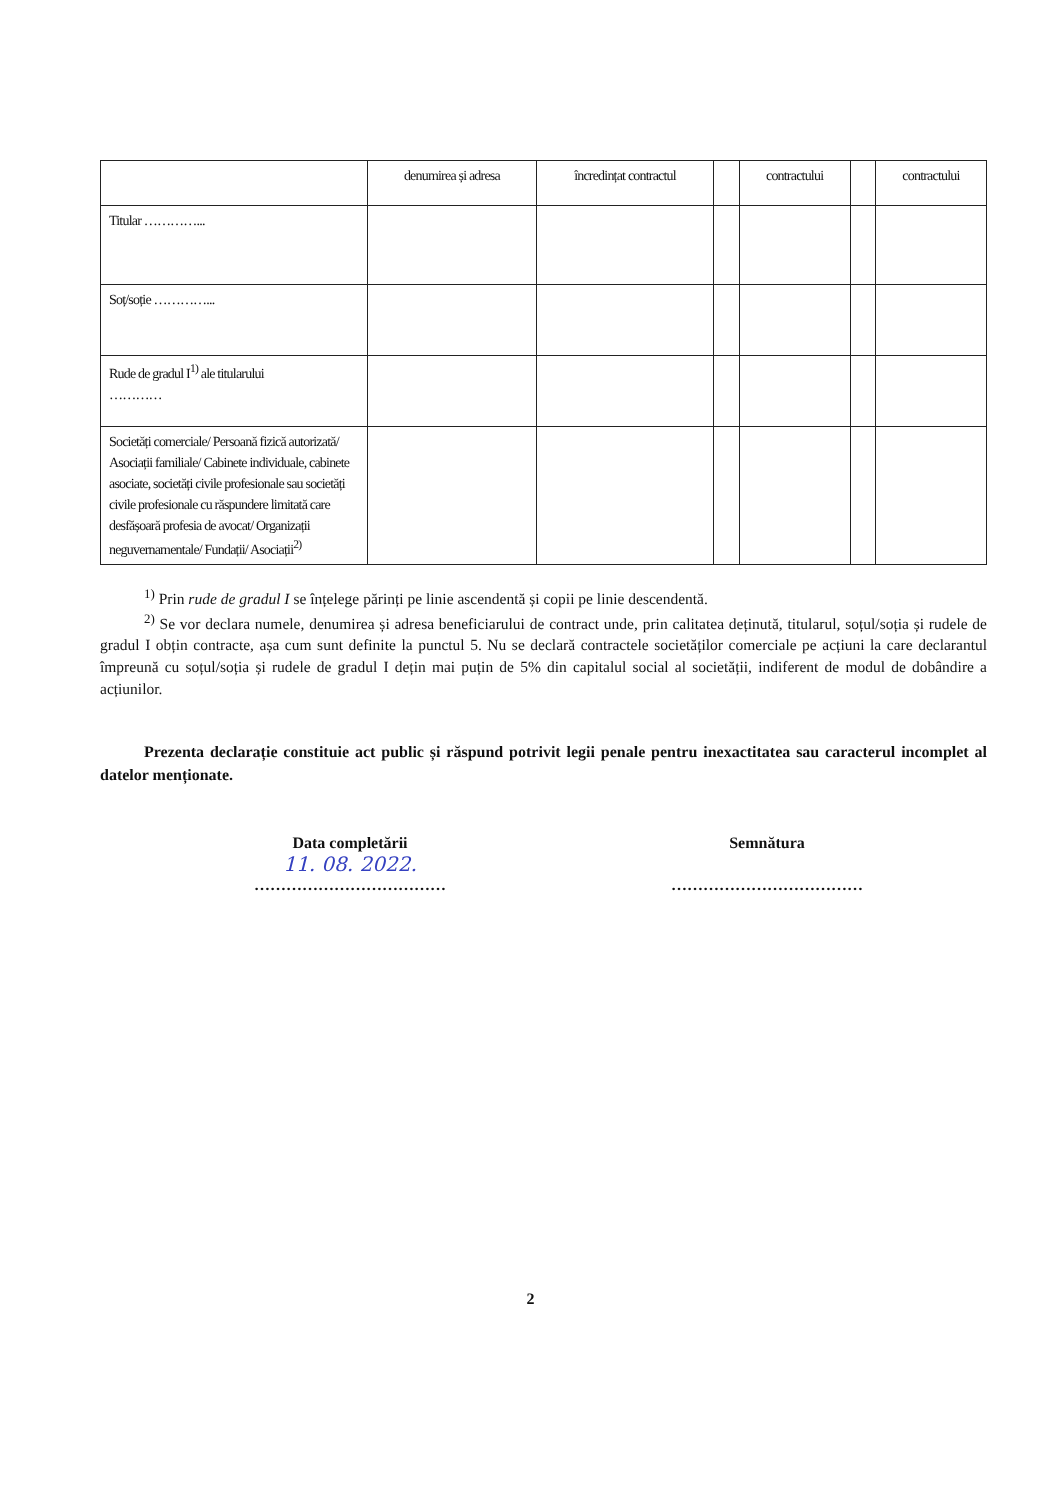| | denumirea și adresa | încredințat contractul | | contractului | | contractului |
| Titular …………... | | | | | | |
| Soț/soție …………... | | | | | | |
| Rude de gradul I<sup>1)</sup> ale titularului ………… | | | | | | |
| Societăți comerciale/ Persoană fizică autorizată/ Asociații familiale/ Cabinete individuale, cabinete asociate, societăți civile profesionale sau societăți civile profesionale cu răspundere limitată care desfășoară profesia de avocat/ Organizații neguvernamentale/ Fundații/ Asociații<sup>2)</sup> | | | | | | |
<sup>1)</sup> Prin rude de gradul I se înțelege părinți pe linie ascendentă și copii pe linie descendentă.
<sup>2)</sup> Se vor declara numele, denumirea și adresa beneficiarului de contract unde, prin calitatea deținută, titularul, soțul/soția și rudele de gradul I obțin contracte, așa cum sunt definite la punctul 5. Nu se declară contractele societăților comerciale pe acțiuni la care declarantul împreună cu soțul/soția și rudele de gradul I dețin mai puțin de 5% din capitalul social al societății, indiferent de modul de dobândire a acțiunilor.
Prezenta declarație constituie act public și răspund potrivit legii penale pentru inexactitatea sau caracterul incomplet al datelor menționate.
Data completării
11. 08. 2022.
………………………………
Semnătura
………………………………
2